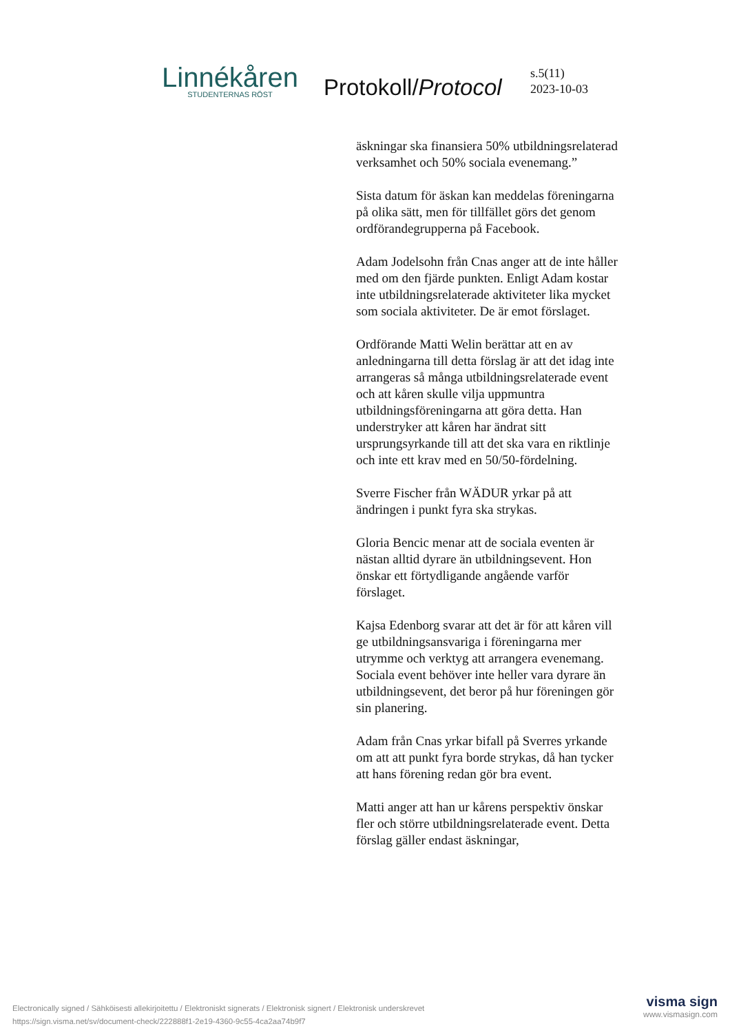Linnékåren
STUDENTERNAS RÖST
Protokoll/Protocol
s.5(11)
2023-10-03
äskningar ska finansiera 50% utbildningsrelaterad verksamhet och 50% sociala evenemang.”
Sista datum för äskan kan meddelas föreningarna på olika sätt, men för tillfället görs det genom ordförandegrupperna på Facebook.
Adam Jodelsohn från Cnas anger att de inte håller med om den fjärde punkten. Enligt Adam kostar inte utbildningsrelaterade aktiviteter lika mycket som sociala aktiviteter. De är emot förslaget.
Ordförande Matti Welin berättar att en av anledningarna till detta förslag är att det idag inte arrangeras så många utbildningsrelaterade event och att kåren skulle vilja uppmuntra utbildningsföreningarna att göra detta. Han understryker att kåren har ändrat sitt ursprungsyrkande till att det ska vara en riktlinje och inte ett krav med en 50/50-fördelning.
Sverre Fischer från WÄDUR yrkar på att ändringen i punkt fyra ska strykas.
Gloria Bencic menar att de sociala eventen är nästan alltid dyrare än utbildningsevent. Hon önskar ett förtydligande angående varför förslaget.
Kajsa Edenborg svarar att det är för att kåren vill ge utbildningsansvariga i föreningarna mer utrymme och verktyg att arrangera evenemang. Sociala event behöver inte heller vara dyrare än utbildningsevent, det beror på hur föreningen gör sin planering.
Adam från Cnas yrkar bifall på Sverres yrkande om att att punkt fyra borde strykas, då han tycker att hans förening redan gör bra event.
Matti anger att han ur kårens perspektiv önskar fler och större utbildningsrelaterade event. Detta förslag gäller endast äskningar,
Electronically signed / Sähköisesti allekirjoitettu / Elektroniskt signerats / Elektronisk signert / Elektronisk underskrevet
https://sign.visma.net/sv/document-check/222888f1-2e19-4360-9c55-4ca2aa74b9f7
visma sign
www.vismasign.com